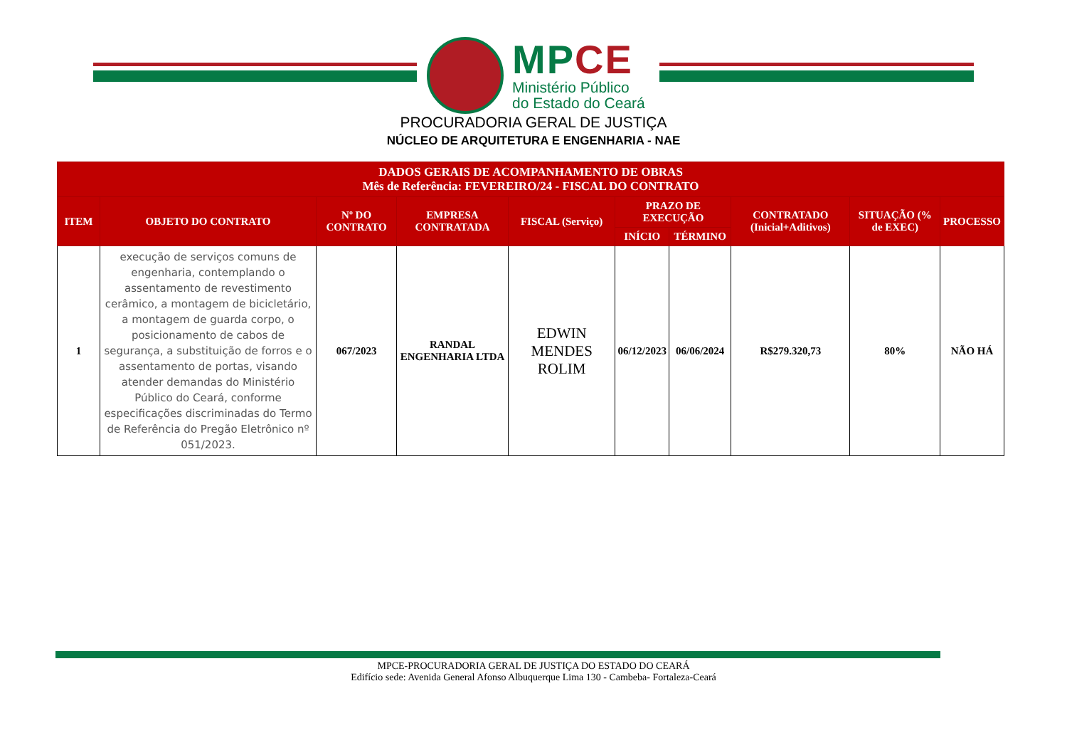MP CE
Ministério Público
do Estado do Ceará
PROCURADORIA GERAL DE JUSTIÇA
NÚCLEO DE ARQUITETURA E ENGENHARIA - NAE
| DADOS GERAIS DE ACOMPANHAMENTO DE OBRAS Mês de Referência: FEVEREIRO/24 - FISCAL DO CONTRATO | | | | | | | | | |
| --- | --- | --- | --- | --- | --- | --- | --- | --- | --- |
| ITEM | OBJETO DO CONTRATO | Nº DO CONTRATO | EMPRESA CONTRATADA | FISCAL (Serviço) | PRAZO DE EXECUÇÃO | | CONTRATADO (Inicial+Aditivos) | SITUAÇÃO (% de EXEC) | PROCESSO |
| | | | | | INÍCIO | TÉRMINO | | | |
| 1 | execução de serviços comuns de engenharia, contemplando o assentamento de revestimento cerâmico, a montagem de bicicletário, a montagem de guarda corpo, o posicionamento de cabos de segurança, a substituição de forros e o assentamento de portas, visando atender demandas do Ministério Público do Ceará, conforme especificações discriminadas do Termo de Referência do Pregão Eletrônico nº 051/2023. | 067/2023 | RANDAL ENGENHARIA LTDA | EDWIN MENDES ROLIM | 06/12/2023 | 06/06/2024 | R$279.320,73 | 80% | NÃO HÁ |
MPCE-PROCURADORIA GERAL DE JUSTIÇA DO ESTADO DO CEARÁ
Edifício sede: Avenida General Afonso Albuquerque Lima 130 - Cambeba- Fortaleza-Ceará